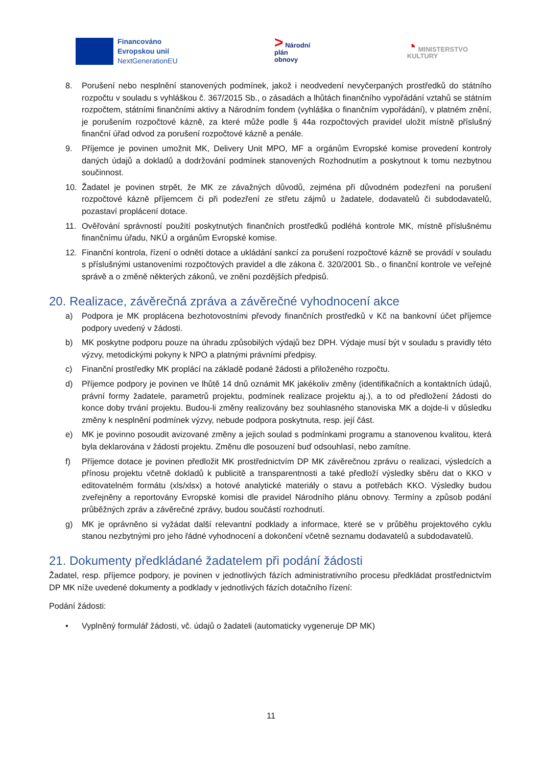Financováno
Evropskou unií
NextGenerationEU
> Národní
plán
obnovy
◔ MINISTERSTVO
KULTURY
8. Porušení nebo nesplnění stanovených podmínek, jakož i neodvedení nevyčerpaných prostředků do státního rozpočtu v souladu s vyhláškou č. 367/2015 Sb., o zásadách a lhůtách finančního vypořádání vztahů se státním rozpočtem, státními finančními aktivy a Národním fondem (vyhláška o finančním vypořádání), v platném znění, je porušením rozpočtové kázně, za které může podle § 44a rozpočtových pravidel uložit místně příslušný finanční úřad odvod za porušení rozpočtové kázně a penále.
9. Příjemce je povinen umožnit MK, Delivery Unit MPO, MF a orgánům Evropské komise provedení kontroly daných údajů a dokladů a dodržování podmínek stanovených Rozhodnutím a poskytnout k tomu nezbytnou součinnost.
10. Žadatel je povinen strpět, že MK ze závažných důvodů, zejména při důvodném podezření na porušení rozpočtové kázně příjemcem či při podezření ze střetu zájmů u žadatele, dodavatelů či subdodavatelů, pozastaví proplácení dotace.
11. Ověřování správností použití poskytnutých finančních prostředků podléhá kontrole MK, místně příslušnému finančnímu úřadu, NKÚ a orgánům Evropské komise.
12. Finanční kontrola, řízení o odnětí dotace a ukládání sankcí za porušení rozpočtové kázně se provádí v souladu s příslušnými ustanoveními rozpočtových pravidel a dle zákona č. 320/2001 Sb., o finanční kontrole ve veřejné správě a o změně některých zákonů, ve znění pozdějších předpisů.
20. Realizace, závěrečná zpráva a závěrečné vyhodnocení akce
a) Podpora je MK proplácena bezhotovostními převody finančních prostředků v Kč na bankovní účet příjemce podpory uvedený v žádosti.
b) MK poskytne podporu pouze na úhradu způsobilých výdajů bez DPH. Výdaje musí být v souladu s pravidly této výzvy, metodickými pokyny k NPO a platnými právními předpisy.
c) Finanční prostředky MK proplácí na základě podané žádosti a přiloženého rozpočtu.
d) Příjemce podpory je povinen ve lhůtě 14 dnů oznámit MK jakékoliv změny (identifikačních a kontaktních údajů, právní formy žadatele, parametrů projektu, podmínek realizace projektu aj.), a to od předložení žádosti do konce doby trvání projektu. Budou-li změny realizovány bez souhlasného stanoviska MK a dojde-li v důsledku změny k nesplnění podmínek výzvy, nebude podpora poskytnuta, resp. její část.
e) MK je povinno posoudit avizované změny a jejich soulad s podmínkami programu a stanovenou kvalitou, která byla deklarována v žádosti projektu. Změnu dle posouzení buď odsouhlasí, nebo zamítne.
f) Příjemce dotace je povinen předložit MK prostřednictvím DP MK závěrečnou zprávu o realizaci, výsledcích a přínosu projektu včetně dokladů k publicitě a transparentnosti a také předloží výsledky sběru dat o KKO v editovatelném formátu (xls/xlsx) a hotové analytické materiály o stavu a potřebách KKO. Výsledky budou zveřejněny a reportovány Evropské komisi dle pravidel Národního plánu obnovy. Termíny a způsob podání průběžných zpráv a závěrečné zprávy, budou součástí rozhodnutí.
g) MK je oprávněno si vyžádat další relevantní podklady a informace, které se v průběhu projektového cyklu stanou nezbytnými pro jeho řádné vyhodnocení a dokončení včetně seznamu dodavatelů a subdodavatelů.
21. Dokumenty předkládané žadatelem při podání žádosti
Žadatel, resp. příjemce podpory, je povinen v jednotlivých fázích administrativního procesu předkládat prostřednictvím DP MK níže uvedené dokumenty a podklady v jednotlivých fázích dotačního řízení:
Podání žádosti:
• Vyplněný formulář žádosti, vč. údajů o žadateli (automaticky vygeneruje DP MK)
11